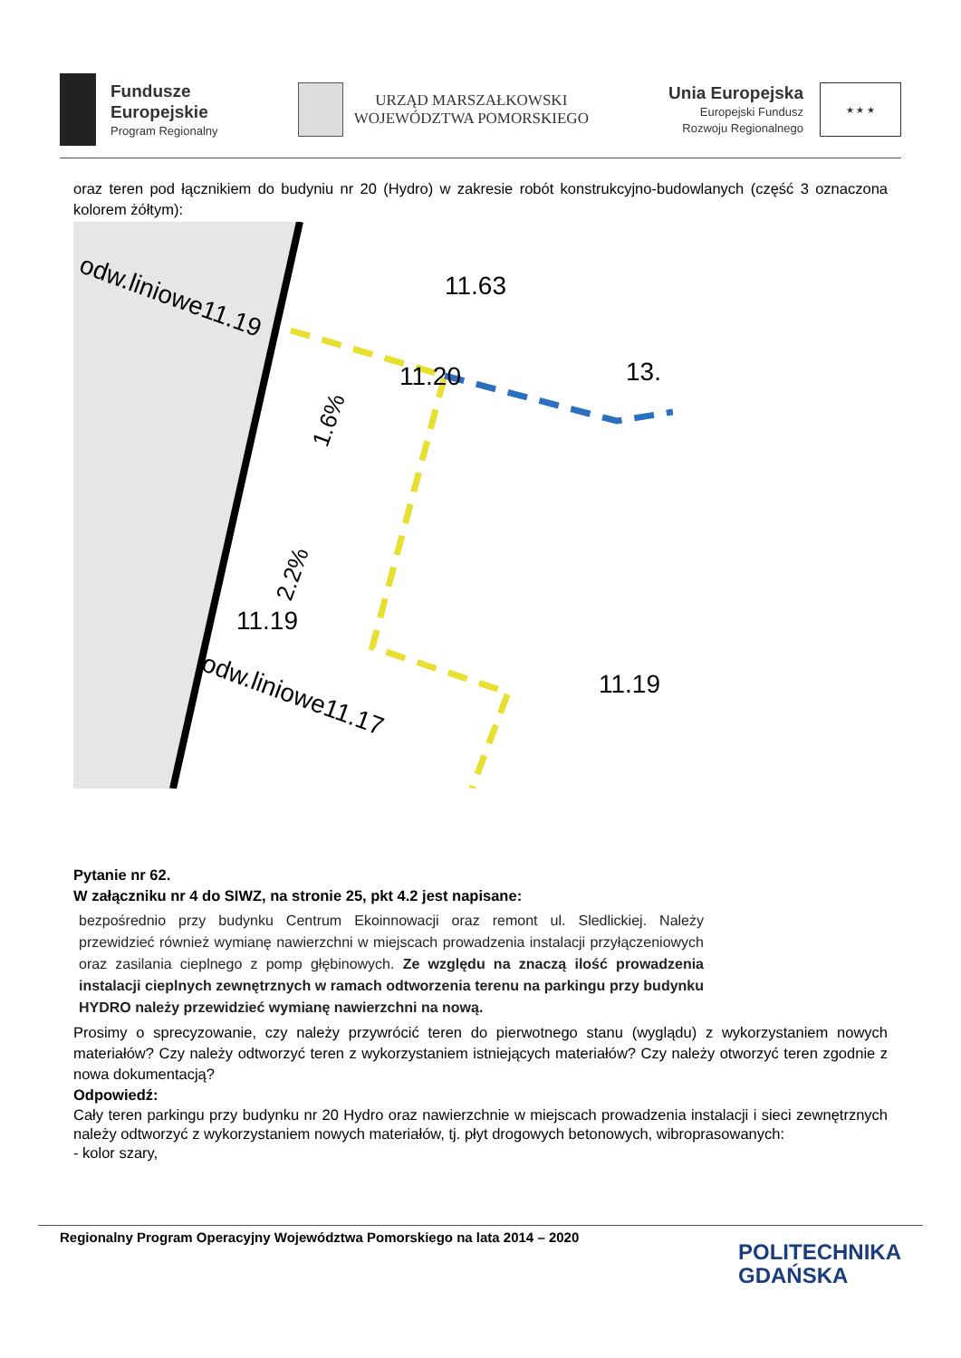Fundusze
Europejskie
Program Regionalny
URZĄD MARSZAŁKOWSKI
WOJEWÓDZTWA POMORSKIEGO
Unia Europejska
Europejski Fundusz
Rozwoju Regionalnego
★ ★ ★
oraz teren pod łącznikiem do budyniu nr 20 (Hydro) w zakresie robót konstrukcyjno-budowlanych (część 3 oznaczona kolorem żółtym):
odw.liniowe11.19
odw.liniowe11.17
11.63
11.20
1.6%
2.2%
11.19
11.19
13.
Pytanie nr 62.
W załączniku nr 4 do SIWZ, na stronie 25, pkt 4.2 jest napisane:
bezpośrednio przy budynku Centrum Ekoinnowacji oraz remont ul. Sledlickiej. Należy przewidzieć również wymianę nawierzchni w miejscach prowadzenia instalacji przyłączeniowych oraz zasilania cieplnego z pomp głębinowych. Ze względu na znaczą ilość prowadzenia instalacji cieplnych zewnętrznych w ramach odtworzenia terenu na parkingu przy budynku HYDRO należy przewidzieć wymianę nawierzchni na nową.
Prosimy o sprecyzowanie, czy należy przywrócić teren do pierwotnego stanu (wyglądu) z wykorzystaniem nowych materiałów? Czy należy odtworzyć teren z wykorzystaniem istniejących materiałów? Czy należy otworzyć teren zgodnie z nowa dokumentacją?
Odpowiedź:
Cały teren parkingu przy budynku nr 20 Hydro oraz nawierzchnie w miejscach prowadzenia instalacji i sieci zewnętrznych należy odtworzyć z wykorzystaniem nowych materiałów, tj. płyt drogowych betonowych, wibroprasowanych:
- kolor szary,
Regionalny Program Operacyjny Województwa Pomorskiego na lata 2014 – 2020
POLITECHNIKA
GDAŃSKA